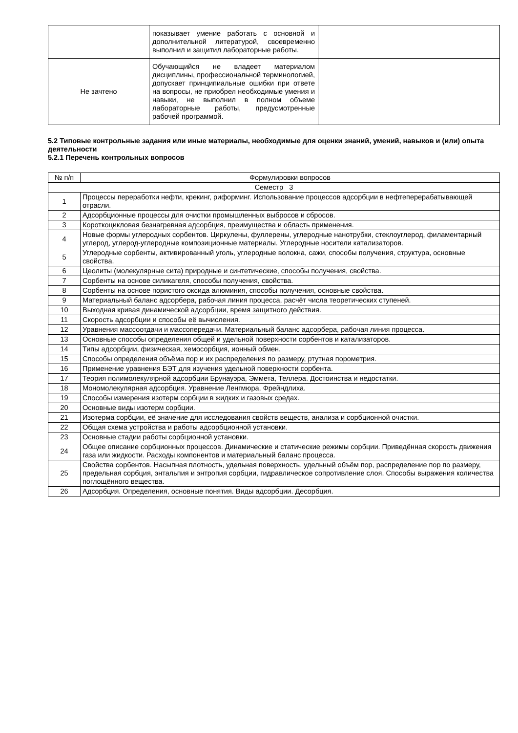| | показывает умение работать с основной и дополнительной литературой, своевременно выполнил и защитил лабораторные работы. | |
| Не зачтено | Обучающийся не владеет материалом дисциплины, профессиональной терминологией, допускает принципиальные ошибки при ответе на вопросы, не приобрел необходимые умения и навыки, не выполнил в полном объеме лабораторные работы, предусмотренные рабочей программой. | |
5.2 Типовые контрольные задания или иные материалы, необходимые для оценки знаний, умений, навыков и (или) опыта деятельности
5.2.1 Перечень контрольных вопросов
| № п/п | Формулировки вопросов |
| --- | --- |
| Семестр 3 | |
| 1 | Процессы переработки нефти, крекинг, риформинг. Использование процессов адсорбции в нефтеперерабатывающей отрасли. |
| 2 | Адсорбционные процессы для очистки промышленных выбросов и сбросов. |
| 3 | Короткоцикловая безнагревная адсорбция, преимущества и область применения. |
| 4 | Новые формы углеродных сорбентов. Циркулены, фуллерены, углеродные нанотрубки, стеклоуглерод, филаментарный углерод, углерод-углеродные композиционные материалы. Углеродные носители катализаторов. |
| 5 | Углеродные сорбенты, активированный уголь, углеродные волокна, сажи, способы получения, структура, основные свойства. |
| 6 | Цеолиты (молекулярные сита) природные и синтетические, способы получения, свойства. |
| 7 | Сорбенты на основе силикагеля, способы получения, свойства. |
| 8 | Сорбенты на основе пористого оксида алюминия, способы получения, основные свойства. |
| 9 | Материальный баланс адсорбера, рабочая линия процесса, расчёт числа теоретических ступеней. |
| 10 | Выходная кривая динамической адсорбции, время защитного действия. |
| 11 | Скорость адсорбции и способы её вычисления. |
| 12 | Уравнения массоотдачи и массопередачи. Материальный баланс адсорбера, рабочая линия процесса. |
| 13 | Основные способы определения общей и удельной поверхности сорбентов и катализаторов. |
| 14 | Типы адсорбции, физическая, хемосорбция, ионный обмен. |
| 15 | Способы определения объёма пор и их распределения по размеру, ртутная порометрия. |
| 16 | Применение уравнения БЭТ для изучения удельной поверхности сорбента. |
| 17 | Теория полимолекулярной адсорбции Брунауэра, Эммета, Теллера. Достоинства и недостатки. |
| 18 | Мономолекулярная адсорбция. Уравнение Ленгмюра, Фрейндлиха. |
| 19 | Способы измерения изотерм сорбции в жидких и газовых средах. |
| 20 | Основные виды изотерм сорбции. |
| 21 | Изотерма сорбции, её значение для исследования свойств веществ, анализа и сорбционной очистки. |
| 22 | Общая схема устройства и работы адсорбционной установки. |
| 23 | Основные стадии работы сорбционной установки. |
| 24 | Общее описание сорбционных процессов. Динамические и статические режимы сорбции. Приведённая скорость движения газа или жидкости. Расходы компонентов и материальный баланс процесса. |
| 25 | Свойства сорбентов. Насыпная плотность, удельная поверхность, удельный объём пор, распределение пор по размеру, предельная сорбция, энтальпия и энтропия сорбции, гидравлическое сопротивление слоя. Способы выражения количества поглощённого вещества. |
| 26 | Адсорбция. Определения, основные понятия. Виды адсорбции. Десорбция. |